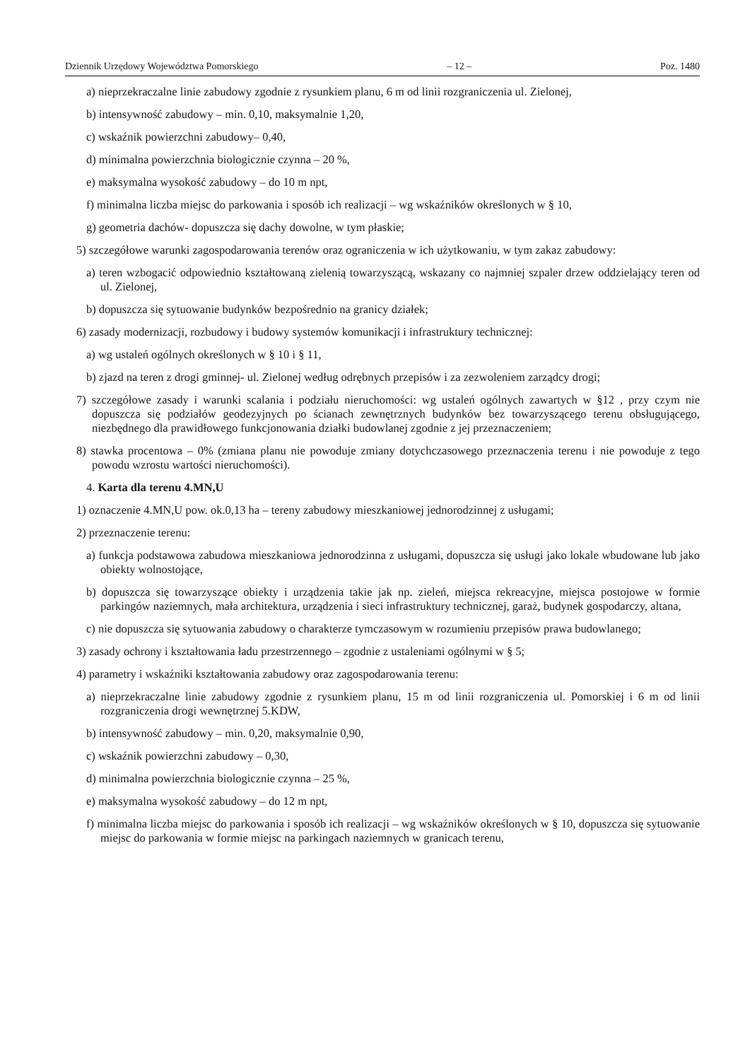Dziennik Urzędowy Województwa Pomorskiego – 12 – Poz. 1480
a) nieprzekraczalne linie zabudowy zgodnie z rysunkiem planu, 6 m od linii rozgraniczenia ul. Zielonej,
b) intensywność zabudowy – min. 0,10, maksymalnie 1,20,
c) wskaźnik powierzchni zabudowy– 0,40,
d) minimalna powierzchnia biologicznie czynna – 20 %,
e) maksymalna wysokość zabudowy – do 10 m npt,
f) minimalna liczba miejsc do parkowania i sposób ich realizacji – wg wskaźników określonych w § 10,
g) geometria dachów- dopuszcza się dachy dowolne, w tym płaskie;
5) szczegółowe warunki zagospodarowania terenów oraz ograniczenia w ich użytkowaniu, w tym zakaz zabudowy:
a) teren wzbogacić odpowiednio kształtowaną zielenią towarzyszącą, wskazany co najmniej szpaler drzew oddzielający teren od ul. Zielonej,
b) dopuszcza się sytuowanie budynków bezpośrednio na granicy działek;
6) zasady modernizacji, rozbudowy i budowy systemów komunikacji i infrastruktury technicznej:
a) wg ustaleń ogólnych określonych w § 10 i § 11,
b) zjazd na teren z drogi gminnej- ul. Zielonej według odrębnych przepisów i za zezwoleniem zarządcy drogi;
7) szczegółowe zasady i warunki scalania i podziału nieruchomości: wg ustaleń ogólnych zawartych w §12 , przy czym nie dopuszcza się podziałów geodezyjnych po ścianach zewnętrznych budynków bez towarzyszącego terenu obsługującego, niezbędnego dla prawidłowego funkcjonowania działki budowlanej zgodnie z jej przeznaczeniem;
8) stawka procentowa – 0% (zmiana planu nie powoduje zmiany dotychczasowego przeznaczenia terenu i nie powoduje z tego powodu wzrostu wartości nieruchomości).
4. Karta dla terenu 4.MN,U
1) oznaczenie 4.MN,U pow. ok.0,13 ha – tereny zabudowy mieszkaniowej jednorodzinnej z usługami;
2) przeznaczenie terenu:
a) funkcja podstawowa zabudowa mieszkaniowa jednorodzinna z usługami, dopuszcza się usługi jako lokale wbudowane lub jako obiekty wolnostojące,
b) dopuszcza się towarzyszące obiekty i urządzenia takie jak np. zieleń, miejsca rekreacyjne, miejsca postojowe w formie parkingów naziemnych, mała architektura, urządzenia i sieci infrastruktury technicznej, garaż, budynek gospodarczy, altana,
c) nie dopuszcza się sytuowania zabudowy o charakterze tymczasowym w rozumieniu przepisów prawa budowlanego;
3) zasady ochrony i kształtowania ładu przestrzennego – zgodnie z ustaleniami ogólnymi w § 5;
4) parametry i wskaźniki kształtowania zabudowy oraz zagospodarowania terenu:
a) nieprzekraczalne linie zabudowy zgodnie z rysunkiem planu, 15 m od linii rozgraniczenia ul. Pomorskiej i 6 m od linii rozgraniczenia drogi wewnętrznej 5.KDW,
b) intensywność zabudowy – min. 0,20, maksymalnie 0,90,
c) wskaźnik powierzchni zabudowy – 0,30,
d) minimalna powierzchnia biologicznie czynna – 25 %,
e) maksymalna wysokość zabudowy – do 12 m npt,
f) minimalna liczba miejsc do parkowania i sposób ich realizacji – wg wskaźników określonych w § 10, dopuszcza się sytuowanie miejsc do parkowania w formie miejsc na parkingach naziemnych w granicach terenu,